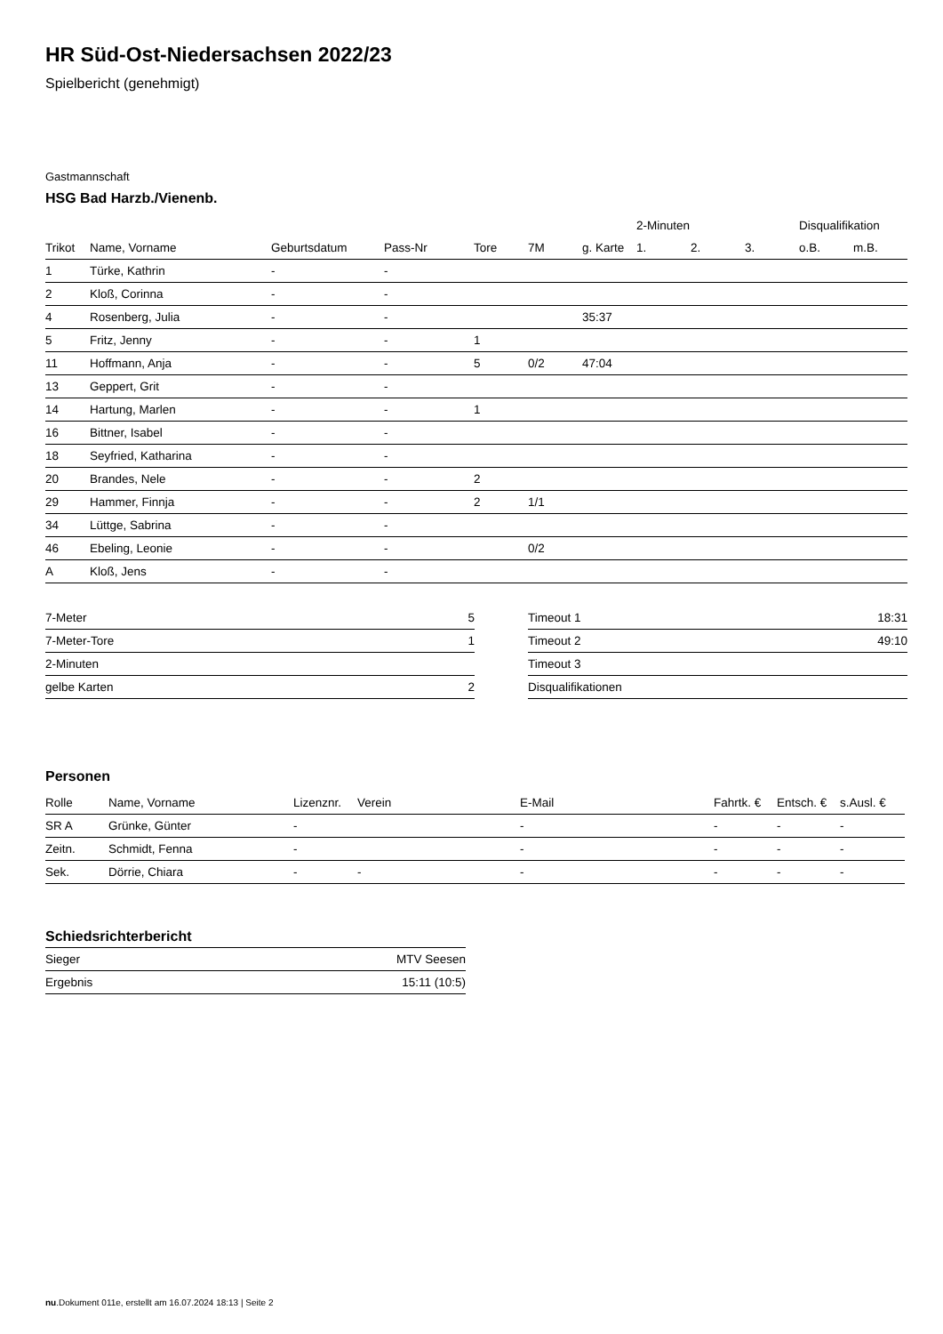HR Süd-Ost-Niedersachsen 2022/23
Spielbericht (genehmigt)
Gastmannschaft
HSG Bad Harzb./Vienenb.
| | | | | | | | 2-Minuten | | | Disqualifikation | |
| --- | --- | --- | --- | --- | --- | --- | --- | --- | --- | --- | --- |
| Trikot | Name, Vorname | Geburtsdatum | Pass-Nr | Tore | 7M | g. Karte | 1. | 2. | 3. | o.B. | m.B. |
| 1 | Türke, Kathrin | - | - | | | | | | | | |
| 2 | Kloß, Corinna | - | - | | | | | | | | |
| 4 | Rosenberg, Julia | - | - | | | 35:37 | | | | | |
| 5 | Fritz, Jenny | - | - | 1 | | | | | | | |
| 11 | Hoffmann, Anja | - | - | 5 | 0/2 | 47:04 | | | | | |
| 13 | Geppert, Grit | - | - | | | | | | | | |
| 14 | Hartung, Marlen | - | - | 1 | | | | | | | |
| 16 | Bittner, Isabel | - | - | | | | | | | | |
| 18 | Seyfried, Katharina | - | - | | | | | | | | |
| 20 | Brandes, Nele | - | - | 2 | | | | | | | |
| 29 | Hammer, Finnja | - | - | 2 | 1/1 | | | | | | |
| 34 | Lüttge, Sabrina | - | - | | | | | | | | |
| 46 | Ebeling, Leonie | - | - | | 0/2 | | | | | | |
| A | Kloß, Jens | - | - | | | | | | | | |
| 7-Meter | 5 |
| 7-Meter-Tore | 1 |
| 2-Minuten | |
| gelbe Karten | 2 |
| Timeout 1 | 18:31 |
| Timeout 2 | 49:10 |
| Timeout 3 | |
| Disqualifikationen | |
Personen
| Rolle | Name, Vorname | Lizenznr. | Verein | E-Mail | Fahrtk. € | Entsch. € | s.Ausl. € |
| --- | --- | --- | --- | --- | --- | --- | --- |
| SR A | Grünke, Günter | - | | - | - | - | - |
| Zeitn. | Schmidt, Fenna | - | | - | - | - | - |
| Sek. | Dörrie, Chiara | - | - | - | - | - | - |
Schiedsrichterbericht
| Sieger | MTV Seesen |
| Ergebnis | 15:11 (10:5) |
nu.Dokument 011e, erstellt am 16.07.2024 18:13 | Seite 2